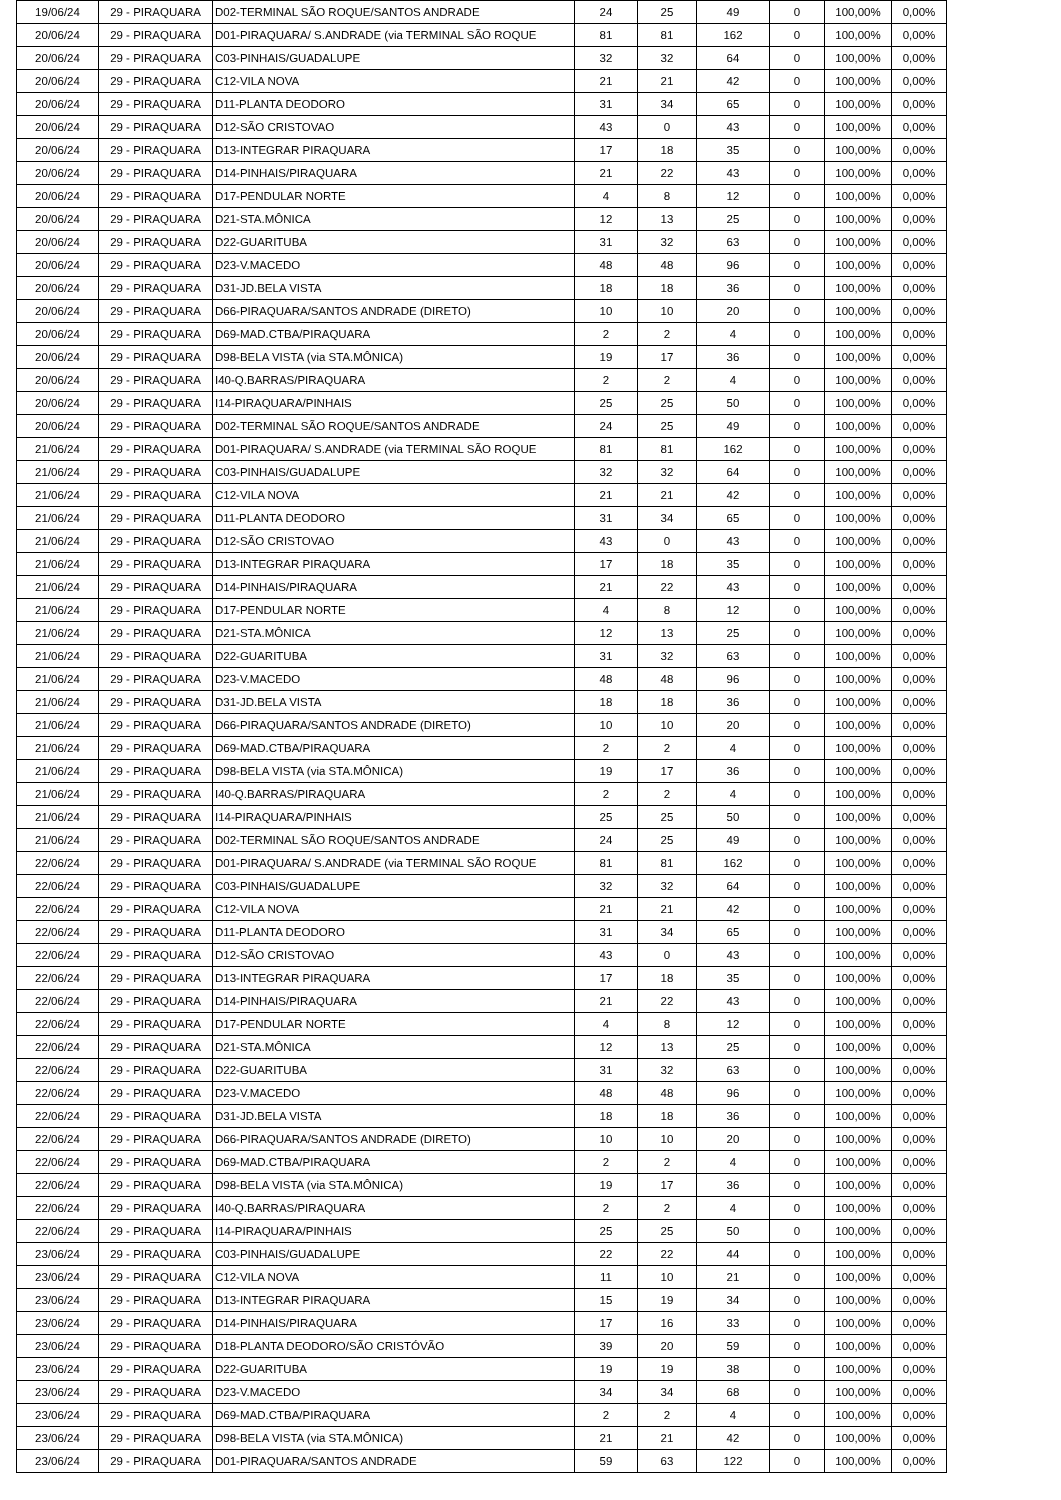| 19/06/24 | 29 - PIRAQUARA | D02-TERMINAL SÃO ROQUE/SANTOS ANDRADE | 24 | 25 | 49 | 0 | 100,00% | 0,00% |
| 20/06/24 | 29 - PIRAQUARA | D01-PIRAQUARA/ S.ANDRADE (via TERMINAL SÃO ROQUE | 81 | 81 | 162 | 0 | 100,00% | 0,00% |
| 20/06/24 | 29 - PIRAQUARA | C03-PINHAIS/GUADALUPE | 32 | 32 | 64 | 0 | 100,00% | 0,00% |
| 20/06/24 | 29 - PIRAQUARA | C12-VILA NOVA | 21 | 21 | 42 | 0 | 100,00% | 0,00% |
| 20/06/24 | 29 - PIRAQUARA | D11-PLANTA DEODORO | 31 | 34 | 65 | 0 | 100,00% | 0,00% |
| 20/06/24 | 29 - PIRAQUARA | D12-SÃO CRISTOVAO | 43 | 0 | 43 | 0 | 100,00% | 0,00% |
| 20/06/24 | 29 - PIRAQUARA | D13-INTEGRAR PIRAQUARA | 17 | 18 | 35 | 0 | 100,00% | 0,00% |
| 20/06/24 | 29 - PIRAQUARA | D14-PINHAIS/PIRAQUARA | 21 | 22 | 43 | 0 | 100,00% | 0,00% |
| 20/06/24 | 29 - PIRAQUARA | D17-PENDULAR NORTE | 4 | 8 | 12 | 0 | 100,00% | 0,00% |
| 20/06/24 | 29 - PIRAQUARA | D21-STA.MÔNICA | 12 | 13 | 25 | 0 | 100,00% | 0,00% |
| 20/06/24 | 29 - PIRAQUARA | D22-GUARITUBA | 31 | 32 | 63 | 0 | 100,00% | 0,00% |
| 20/06/24 | 29 - PIRAQUARA | D23-V.MACEDO | 48 | 48 | 96 | 0 | 100,00% | 0,00% |
| 20/06/24 | 29 - PIRAQUARA | D31-JD.BELA VISTA | 18 | 18 | 36 | 0 | 100,00% | 0,00% |
| 20/06/24 | 29 - PIRAQUARA | D66-PIRAQUARA/SANTOS ANDRADE (DIRETO) | 10 | 10 | 20 | 0 | 100,00% | 0,00% |
| 20/06/24 | 29 - PIRAQUARA | D69-MAD.CTBA/PIRAQUARA | 2 | 2 | 4 | 0 | 100,00% | 0,00% |
| 20/06/24 | 29 - PIRAQUARA | D98-BELA VISTA (via STA.MÔNICA) | 19 | 17 | 36 | 0 | 100,00% | 0,00% |
| 20/06/24 | 29 - PIRAQUARA | I40-Q.BARRAS/PIRAQUARA | 2 | 2 | 4 | 0 | 100,00% | 0,00% |
| 20/06/24 | 29 - PIRAQUARA | I14-PIRAQUARA/PINHAIS | 25 | 25 | 50 | 0 | 100,00% | 0,00% |
| 20/06/24 | 29 - PIRAQUARA | D02-TERMINAL SÃO ROQUE/SANTOS ANDRADE | 24 | 25 | 49 | 0 | 100,00% | 0,00% |
| 21/06/24 | 29 - PIRAQUARA | D01-PIRAQUARA/ S.ANDRADE (via TERMINAL SÃO ROQUE | 81 | 81 | 162 | 0 | 100,00% | 0,00% |
| 21/06/24 | 29 - PIRAQUARA | C03-PINHAIS/GUADALUPE | 32 | 32 | 64 | 0 | 100,00% | 0,00% |
| 21/06/24 | 29 - PIRAQUARA | C12-VILA NOVA | 21 | 21 | 42 | 0 | 100,00% | 0,00% |
| 21/06/24 | 29 - PIRAQUARA | D11-PLANTA DEODORO | 31 | 34 | 65 | 0 | 100,00% | 0,00% |
| 21/06/24 | 29 - PIRAQUARA | D12-SÃO CRISTOVAO | 43 | 0 | 43 | 0 | 100,00% | 0,00% |
| 21/06/24 | 29 - PIRAQUARA | D13-INTEGRAR PIRAQUARA | 17 | 18 | 35 | 0 | 100,00% | 0,00% |
| 21/06/24 | 29 - PIRAQUARA | D14-PINHAIS/PIRAQUARA | 21 | 22 | 43 | 0 | 100,00% | 0,00% |
| 21/06/24 | 29 - PIRAQUARA | D17-PENDULAR NORTE | 4 | 8 | 12 | 0 | 100,00% | 0,00% |
| 21/06/24 | 29 - PIRAQUARA | D21-STA.MÔNICA | 12 | 13 | 25 | 0 | 100,00% | 0,00% |
| 21/06/24 | 29 - PIRAQUARA | D22-GUARITUBA | 31 | 32 | 63 | 0 | 100,00% | 0,00% |
| 21/06/24 | 29 - PIRAQUARA | D23-V.MACEDO | 48 | 48 | 96 | 0 | 100,00% | 0,00% |
| 21/06/24 | 29 - PIRAQUARA | D31-JD.BELA VISTA | 18 | 18 | 36 | 0 | 100,00% | 0,00% |
| 21/06/24 | 29 - PIRAQUARA | D66-PIRAQUARA/SANTOS ANDRADE (DIRETO) | 10 | 10 | 20 | 0 | 100,00% | 0,00% |
| 21/06/24 | 29 - PIRAQUARA | D69-MAD.CTBA/PIRAQUARA | 2 | 2 | 4 | 0 | 100,00% | 0,00% |
| 21/06/24 | 29 - PIRAQUARA | D98-BELA VISTA (via STA.MÔNICA) | 19 | 17 | 36 | 0 | 100,00% | 0,00% |
| 21/06/24 | 29 - PIRAQUARA | I40-Q.BARRAS/PIRAQUARA | 2 | 2 | 4 | 0 | 100,00% | 0,00% |
| 21/06/24 | 29 - PIRAQUARA | I14-PIRAQUARA/PINHAIS | 25 | 25 | 50 | 0 | 100,00% | 0,00% |
| 21/06/24 | 29 - PIRAQUARA | D02-TERMINAL SÃO ROQUE/SANTOS ANDRADE | 24 | 25 | 49 | 0 | 100,00% | 0,00% |
| 22/06/24 | 29 - PIRAQUARA | D01-PIRAQUARA/ S.ANDRADE (via TERMINAL SÃO ROQUE | 81 | 81 | 162 | 0 | 100,00% | 0,00% |
| 22/06/24 | 29 - PIRAQUARA | C03-PINHAIS/GUADALUPE | 32 | 32 | 64 | 0 | 100,00% | 0,00% |
| 22/06/24 | 29 - PIRAQUARA | C12-VILA NOVA | 21 | 21 | 42 | 0 | 100,00% | 0,00% |
| 22/06/24 | 29 - PIRAQUARA | D11-PLANTA DEODORO | 31 | 34 | 65 | 0 | 100,00% | 0,00% |
| 22/06/24 | 29 - PIRAQUARA | D12-SÃO CRISTOVAO | 43 | 0 | 43 | 0 | 100,00% | 0,00% |
| 22/06/24 | 29 - PIRAQUARA | D13-INTEGRAR PIRAQUARA | 17 | 18 | 35 | 0 | 100,00% | 0,00% |
| 22/06/24 | 29 - PIRAQUARA | D14-PINHAIS/PIRAQUARA | 21 | 22 | 43 | 0 | 100,00% | 0,00% |
| 22/06/24 | 29 - PIRAQUARA | D17-PENDULAR NORTE | 4 | 8 | 12 | 0 | 100,00% | 0,00% |
| 22/06/24 | 29 - PIRAQUARA | D21-STA.MÔNICA | 12 | 13 | 25 | 0 | 100,00% | 0,00% |
| 22/06/24 | 29 - PIRAQUARA | D22-GUARITUBA | 31 | 32 | 63 | 0 | 100,00% | 0,00% |
| 22/06/24 | 29 - PIRAQUARA | D23-V.MACEDO | 48 | 48 | 96 | 0 | 100,00% | 0,00% |
| 22/06/24 | 29 - PIRAQUARA | D31-JD.BELA VISTA | 18 | 18 | 36 | 0 | 100,00% | 0,00% |
| 22/06/24 | 29 - PIRAQUARA | D66-PIRAQUARA/SANTOS ANDRADE (DIRETO) | 10 | 10 | 20 | 0 | 100,00% | 0,00% |
| 22/06/24 | 29 - PIRAQUARA | D69-MAD.CTBA/PIRAQUARA | 2 | 2 | 4 | 0 | 100,00% | 0,00% |
| 22/06/24 | 29 - PIRAQUARA | D98-BELA VISTA (via STA.MÔNICA) | 19 | 17 | 36 | 0 | 100,00% | 0,00% |
| 22/06/24 | 29 - PIRAQUARA | I40-Q.BARRAS/PIRAQUARA | 2 | 2 | 4 | 0 | 100,00% | 0,00% |
| 22/06/24 | 29 - PIRAQUARA | I14-PIRAQUARA/PINHAIS | 25 | 25 | 50 | 0 | 100,00% | 0,00% |
| 23/06/24 | 29 - PIRAQUARA | C03-PINHAIS/GUADALUPE | 22 | 22 | 44 | 0 | 100,00% | 0,00% |
| 23/06/24 | 29 - PIRAQUARA | C12-VILA NOVA | 11 | 10 | 21 | 0 | 100,00% | 0,00% |
| 23/06/24 | 29 - PIRAQUARA | D13-INTEGRAR PIRAQUARA | 15 | 19 | 34 | 0 | 100,00% | 0,00% |
| 23/06/24 | 29 - PIRAQUARA | D14-PINHAIS/PIRAQUARA | 17 | 16 | 33 | 0 | 100,00% | 0,00% |
| 23/06/24 | 29 - PIRAQUARA | D18-PLANTA DEODORO/SÃO CRISTÓVÃO | 39 | 20 | 59 | 0 | 100,00% | 0,00% |
| 23/06/24 | 29 - PIRAQUARA | D22-GUARITUBA | 19 | 19 | 38 | 0 | 100,00% | 0,00% |
| 23/06/24 | 29 - PIRAQUARA | D23-V.MACEDO | 34 | 34 | 68 | 0 | 100,00% | 0,00% |
| 23/06/24 | 29 - PIRAQUARA | D69-MAD.CTBA/PIRAQUARA | 2 | 2 | 4 | 0 | 100,00% | 0,00% |
| 23/06/24 | 29 - PIRAQUARA | D98-BELA VISTA (via STA.MÔNICA) | 21 | 21 | 42 | 0 | 100,00% | 0,00% |
| 23/06/24 | 29 - PIRAQUARA | D01-PIRAQUARA/SANTOS ANDRADE | 59 | 63 | 122 | 0 | 100,00% | 0,00% |